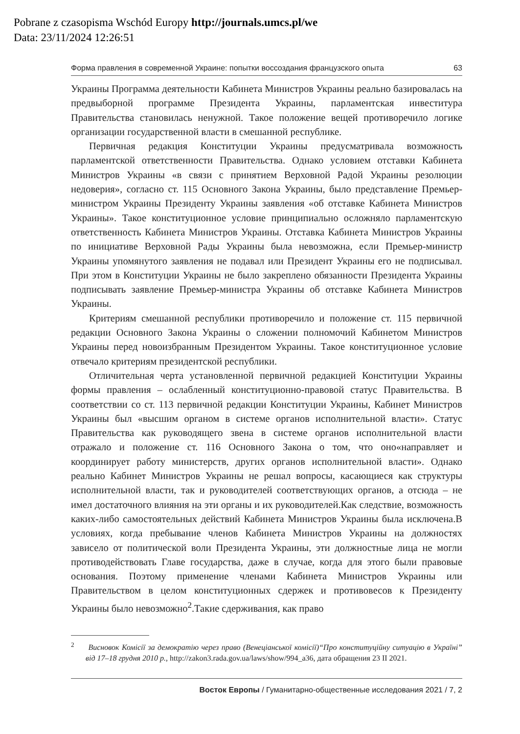Pobrane z czasopisma Wschód Europy http://journals.umcs.pl/we
Data: 23/11/2024 12:26:51
Форма правления в современной Украине: попытки воссоздания французского опыта 63
Украины Программа деятельности Кабинета Министров Украины реально базировалась на предвыборной программе Президента Украины, парламентская инвеститура Правительства становилась ненужной. Такое положение вещей противоречило логике организации государственной власти в смешанной республике.
Первичная редакция Конституции Украины предусматривала возможность парламентской ответственности Правительства. Однако условием отставки Кабинета Министров Украины «в связи с принятием Верховной Радой Украины резолюции недоверия», согласно ст. 115 Основного Закона Украины, было представление Премьер-министром Украины Президенту Украины заявления «об отставке Кабинета Министров Украины». Такое конституционное условие принципиально осложняло парламентскую ответственность Кабинета Министров Украины. Отставка Кабинета Министров Украины по инициативе Верховной Рады Украины была невозможна, если Премьер-министр Украины упомянутого заявления не подавал или Президент Украины его не подписывал. При этом в Конституции Украины не было закреплено обязанности Президента Украины подписывать заявление Премьер-министра Украины об отставке Кабинета Министров Украины.
Критериям смешанной республики противоречило и положение ст. 115 первичной редакции Основного Закона Украины о сложении полномочий Кабинетом Министров Украины перед новоизбранным Президентом Украины. Такое конституционное условие отвечало критериям президентской республики.
Отличительная черта установленной первичной редакцией Конституции Украины формы правления – ослабленный конституционно-правовой статус Правительства. В соответствии со ст. 113 первичной редакции Конституции Украины, Кабинет Министров Украины был «высшим органом в системе органов исполнительной власти». Статус Правительства как руководящего звена в системе органов исполнительной власти отражало и положение ст. 116 Основного Закона о том, что оно«направляет и координирует работу министерств, других органов исполнительной власти». Однако реально Кабинет Министров Украины не решал вопросы, касающиеся как структуры исполнительной власти, так и руководителей соответствующих органов, а отсюда – не имел достаточного влияния на эти органы и их руководителей.Как следствие, возможность каких-либо самостоятельных действий Кабинета Министров Украины была исключена.В условиях, когда пребывание членов Кабинета Министров Украины на должностях зависело от политической воли Президента Украины, эти должностные лица не могли противодействовать Главе государства, даже в случае, когда для этого были правовые основания. Поэтому применение членами Кабинета Министров Украины или Правительством в целом конституционных сдержек и противовесов к Президенту Украины было невозможно<sup>2</sup>.Такие сдерживания, как право
<sup>2</sup> Висновок Комісії за демократію через право (Венеціанської комісії)“Про конституційну ситуацію в Україні” від 17–18 грудня 2010 р., http://zakon3.rada.gov.ua/laws/show/994_a36, дата обращения 23 II 2021.
Восток Европы / Гуманитарно-общественные исследования 2021 / 7, 2